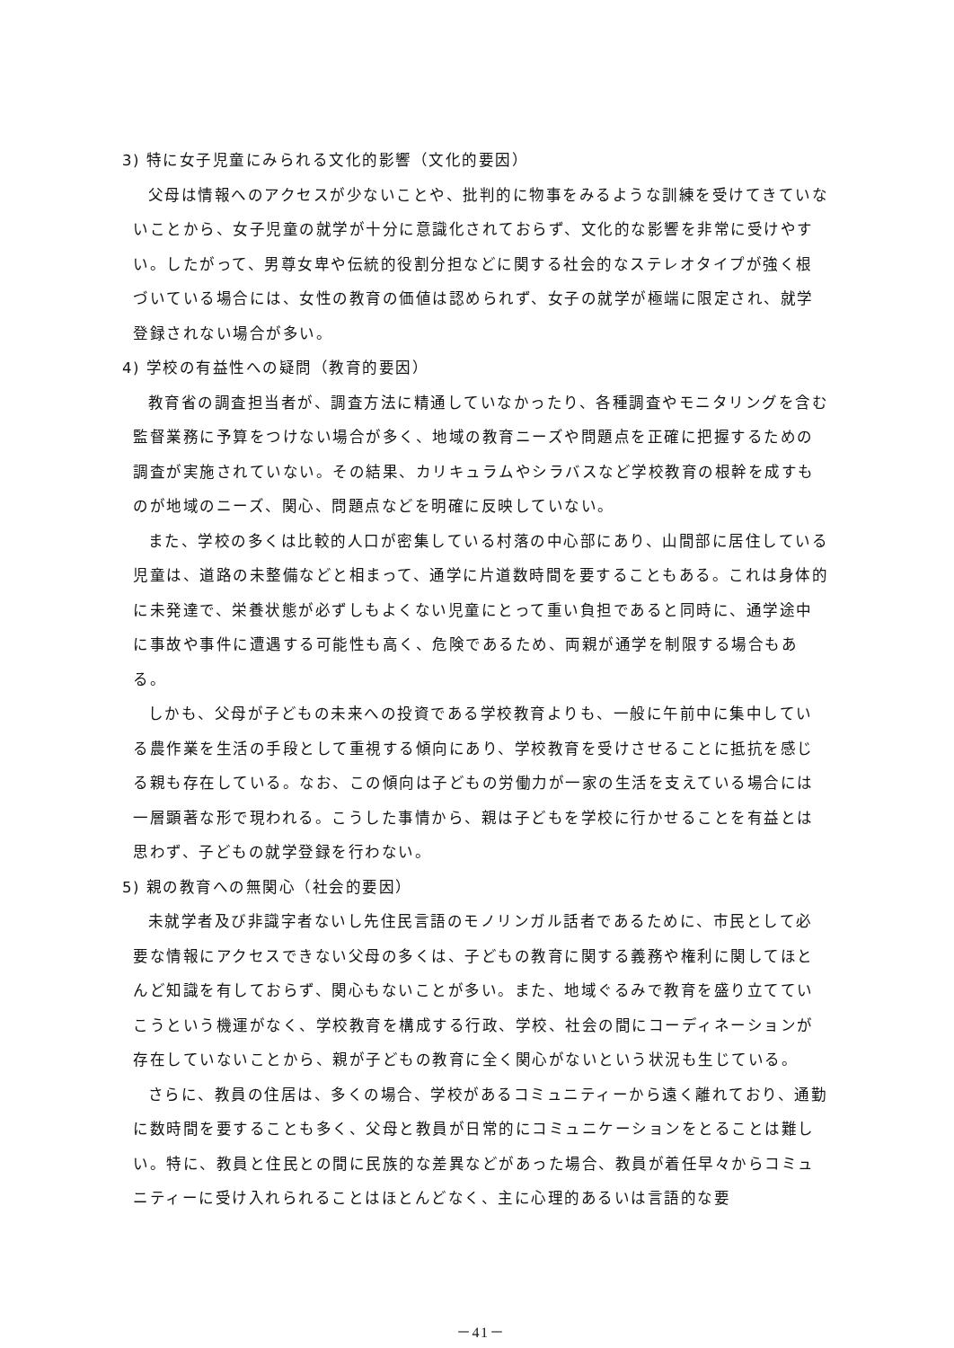3) 特に女子児童にみられる文化的影響（文化的要因）
父母は情報へのアクセスが少ないことや、批判的に物事をみるような訓練を受けてきていないことから、女子児童の就学が十分に意識化されておらず、文化的な影響を非常に受けやすい。したがって、男尊女卑や伝統的役割分担などに関する社会的なステレオタイプが強く根づいている場合には、女性の教育の価値は認められず、女子の就学が極端に限定され、就学登録されない場合が多い。
4) 学校の有益性への疑問（教育的要因）
教育省の調査担当者が、調査方法に精通していなかったり、各種調査やモニタリングを含む監督業務に予算をつけない場合が多く、地域の教育ニーズや問題点を正確に把握するための調査が実施されていない。その結果、カリキュラムやシラバスなど学校教育の根幹を成すものが地域のニーズ、関心、問題点などを明確に反映していない。
また、学校の多くは比較的人口が密集している村落の中心部にあり、山間部に居住している児童は、道路の未整備などと相まって、通学に片道数時間を要することもある。これは身体的に未発達で、栄養状態が必ずしもよくない児童にとって重い負担であると同時に、通学途中に事故や事件に遭遇する可能性も高く、危険であるため、両親が通学を制限する場合もある。
しかも、父母が子どもの未来への投資である学校教育よりも、一般に午前中に集中している農作業を生活の手段として重視する傾向にあり、学校教育を受けさせることに抵抗を感じる親も存在している。なお、この傾向は子どもの労働力が一家の生活を支えている場合には一層顕著な形で現われる。こうした事情から、親は子どもを学校に行かせることを有益とは思わず、子どもの就学登録を行わない。
5) 親の教育への無関心（社会的要因）
未就学者及び非識字者ないし先住民言語のモノリンガル話者であるために、市民として必要な情報にアクセスできない父母の多くは、子どもの教育に関する義務や権利に関してほとんど知識を有しておらず、関心もないことが多い。また、地域ぐるみで教育を盛り立てていこうという機運がなく、学校教育を構成する行政、学校、社会の間にコーディネーションが存在していないことから、親が子どもの教育に全く関心がないという状況も生じている。
さらに、教員の住居は、多くの場合、学校があるコミュニティーから遠く離れており、通勤に数時間を要することも多く、父母と教員が日常的にコミュニケーションをとることは難しい。特に、教員と住民との間に民族的な差異などがあった場合、教員が着任早々からコミュニティーに受け入れられることはほとんどなく、主に心理的あるいは言語的な要
－41－